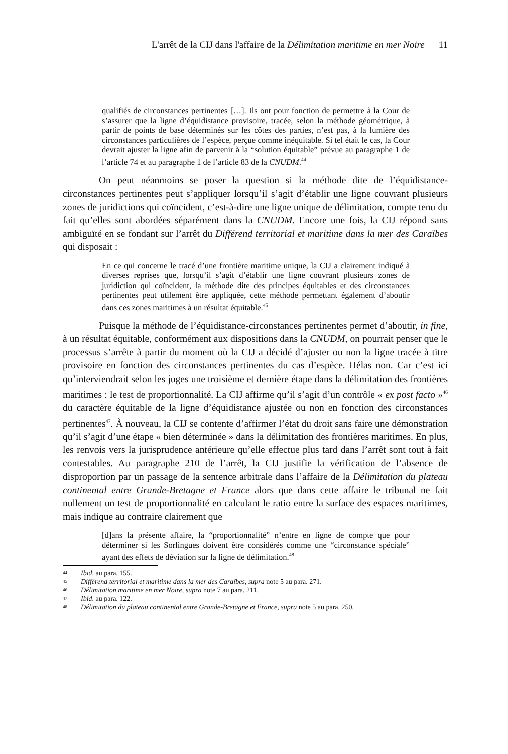L'arrêt de la CIJ dans l'affaire de la Délimitation maritime en mer Noire 11
qualifiés de circonstances pertinentes […]. Ils ont pour fonction de permettre à la Cour de s’assurer que la ligne d’équidistance provisoire, tracée, selon la méthode géométrique, à partir de points de base déterminés sur les côtes des parties, n’est pas, à la lumière des circonstances particulières de l’espèce, perçue comme inéquitable. Si tel était le cas, la Cour devrait ajuster la ligne afin de parvenir à la “solution équitable” prévue au paragraphe 1 de l’article 74 et au paragraphe 1 de l’article 83 de la CNUDM.<sup>44</sup>
On peut néanmoins se poser la question si la méthode dite de l’équidistance-circonstances pertinentes peut s’appliquer lorsqu’il s’agit d’établir une ligne couvrant plusieurs zones de juridictions qui coïncident, c’est-à-dire une ligne unique de délimitation, compte tenu du fait qu’elles sont abordées séparément dans la CNUDM. Encore une fois, la CIJ répond sans ambiguïté en se fondant sur l’arrêt du Différend territorial et maritime dans la mer des Caraïbes qui disposait :
En ce qui concerne le tracé d’une frontière maritime unique, la CIJ a clairement indiqué à diverses reprises que, lorsqu’il s’agit d’établir une ligne couvrant plusieurs zones de juridiction qui coïncident, la méthode dite des principes équitables et des circonstances pertinentes peut utilement être appliquée, cette méthode permettant également d’aboutir dans ces zones maritimes à un résultat équitable.<sup>45</sup>
Puisque la méthode de l’équidistance-circonstances pertinentes permet d’aboutir, in fine, à un résultat équitable, conformément aux dispositions dans la CNUDM, on pourrait penser que le processus s’arrête à partir du moment où la CIJ a décidé d’ajuster ou non la ligne tracée à titre provisoire en fonction des circonstances pertinentes du cas d’espèce. Hélas non. Car c’est ici qu’interviendrait selon les juges une troisième et dernière étape dans la délimitation des frontières maritimes : le test de proportionnalité. La CIJ affirme qu’il s’agit d’un contrôle « ex post facto »<sup>46</sup> du caractère équitable de la ligne d’équidistance ajustée ou non en fonction des circonstances pertinentes<sup>47</sup>. À nouveau, la CIJ se contente d’affirmer l’état du droit sans faire une démonstration qu’il s’agit d’une étape « bien déterminée » dans la délimitation des frontières maritimes. En plus, les renvois vers la jurisprudence antérieure qu’elle effectue plus tard dans l’arrêt sont tout à fait contestables. Au paragraphe 210 de l’arrêt, la CIJ justifie la vérification de l’absence de disproportion par un passage de la sentence arbitrale dans l’affaire de la Délimitation du plateau continental entre Grande-Bretagne et France alors que dans cette affaire le tribunal ne fait nullement un test de proportionnalité en calculant le ratio entre la surface des espaces maritimes, mais indique au contraire clairement que
[d]ans la présente affaire, la “proportionnalité” n’entre en ligne de compte que pour déterminer si les Sorlingues doivent être considérés comme une “circonstance spéciale” ayant des effets de déviation sur la ligne de délimitation.<sup>48</sup>
44 Ibid. au para. 155.
45 Différend territorial et maritime dans la mer des Caraïbes, supra note 5 au para. 271.
46 Délimitation maritime en mer Noire, supra note 7 au para. 211.
47 Ibid. au para. 122.
48 Délimitation du plateau continental entre Grande-Bretagne et France, supra note 5 au para. 250.